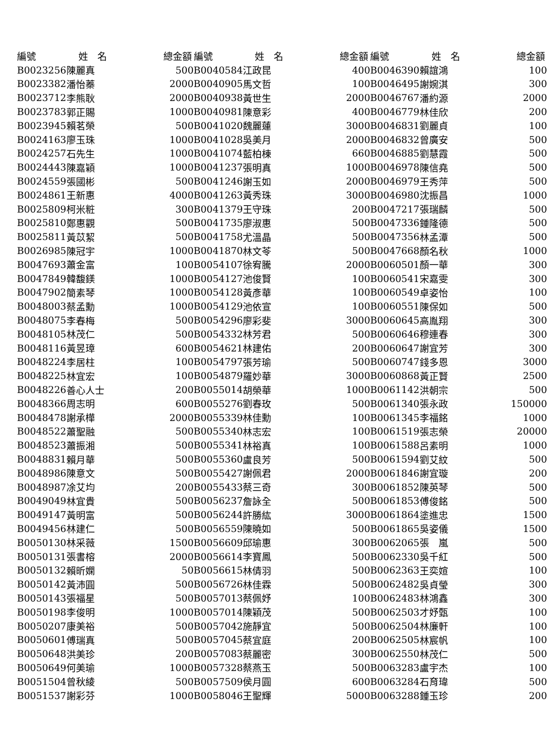| 編號 | 姓 名 | 總金額 | 編號 | 姓 名 | 總金額 | 編號 | 姓 名 | 總金額 |
| --- | --- | --- | --- | --- | --- | --- | --- | --- |
| B0023256 | 陳麗真 | 500 | B0040584 | 江政昆 | 400 | B0046390 | 賴誼鴻 | 100 |
| B0023382 | 潘怡蓁 | 2000 | B0040905 | 馬文哲 | 100 | B0046495 | 謝婉淇 | 300 |
| B0023712 | 李熊耿 | 2000 | B0040938 | 黃世生 | 2000 | B0046767 | 潘約源 | 2000 |
| B0023783 | 郭正賜 | 1000 | B0040981 | 陳意彩 | 400 | B0046779 | 林佳欣 | 200 |
| B0023945 | 賴茗榮 | 500 | B0041020 | 魏麗蓮 | 3000 | B0046831 | 劉麗貞 | 100 |
| B0024163 | 廖玉珠 | 1000 | B0041028 | 吳美月 | 2000 | B0046832 | 曾廣安 | 500 |
| B0024257 | 石先生 | 1000 | B0041074 | 藍柏棟 | 660 | B0046885 | 劉慧霞 | 500 |
| B0024443 | 陳嘉穎 | 1000 | B0041237 | 張明真 | 1000 | B0046978 | 陳信堯 | 500 |
| B0024559 | 張國彬 | 500 | B0041246 | 謝玉如 | 2000 | B0046979 | 王秀萍 | 500 |
| B0024861 | 王新惠 | 4000 | B0041263 | 黃秀珠 | 3000 | B0046980 | 沈振昌 | 1000 |
| B0025809 | 柯米粧 | 300 | B0041379 | 王守珠 | 200 | B0047217 | 張瑞麟 | 500 |
| B0025810 | 鄭惠觀 | 500 | B0041735 | 廖淑惠 | 500 | B0047336 | 鍾隆德 | 500 |
| B0025811 | 黃苡絜 | 500 | B0041758 | 尤溫晶 | 500 | B0047356 | 林孟潭 | 500 |
| B0026985 | 陳冠宇 | 1000 | B0041870 | 林文苓 | 500 | B0047668 | 顏名秋 | 1000 |
| B0047693 | 蕭金富 | 100 | B0054107 | 徐宥騰 | 2000 | B0060501 | 顏一華 | 300 |
| B0047849 | 韓馥鎂 | 1000 | B0054127 | 池俊賢 | 100 | B0060541 | 宋嘉雯 | 300 |
| B0047902 | 簡素琴 | 1000 | B0054128 | 黃彥華 | 100 | B0060549 | 卓姿怡 | 100 |
| B0048003 | 蔡孟勳 | 1000 | B0054129 | 池依宣 | 100 | B0060551 | 陳保如 | 500 |
| B0048075 | 李春梅 | 500 | B0054296 | 廖彩斐 | 3000 | B0060645 | 高胤翔 | 300 |
| B0048105 | 林茂仁 | 500 | B0054332 | 林芳君 | 500 | B0060646 | 穆連春 | 300 |
| B0048116 | 黃昱璋 | 600 | B0054621 | 林建佑 | 200 | B0060647 | 謝宜芳 | 300 |
| B0048224 | 李居柱 | 100 | B0054797 | 張芳瑜 | 500 | B0060747 | 錢多恩 | 3000 |
| B0048225 | 林宜宏 | 100 | B0054879 | 羅妙華 | 3000 | B0060868 | 黃正賢 | 2500 |
| B0048226 | 善心人士 | 200 | B0055014 | 胡榮華 | 1000 | B0061142 | 洪朝宗 | 500 |
| B0048366 | 周志明 | 600 | B0055276 | 劉春玫 | 500 | B0061340 | 張永政 | 150000 |
| B0048478 | 謝承樺 | 2000 | B0055339 | 林佳勳 | 100 | B0061345 | 李福銘 | 1000 |
| B0048522 | 蕭聖融 | 500 | B0055340 | 林志宏 | 100 | B0061519 | 張志榮 | 20000 |
| B0048523 | 蕭振湘 | 500 | B0055341 | 林裕真 | 100 | B0061588 | 呂素明 | 1000 |
| B0048831 | 賴月華 | 500 | B0055360 | 盧良芳 | 500 | B0061594 | 劉艾紋 | 500 |
| B0048986 | 陳意文 | 500 | B0055427 | 謝佩君 | 2000 | B0061846 | 謝宜璇 | 200 |
| B0048987 | 凃艾均 | 200 | B0055433 | 蔡三奇 | 300 | B0061852 | 陳英琴 | 500 |
| B0049049 | 林宜貴 | 500 | B0056237 | 詹詠全 | 500 | B0061853 | 傅俊銘 | 500 |
| B0049147 | 黃明富 | 500 | B0056244 | 許勝紘 | 3000 | B0061864 | 塗進忠 | 1500 |
| B0049456 | 林建仁 | 500 | B0056559 | 陳曉如 | 500 | B0061865 | 吳姿儀 | 1500 |
| B0050130 | 林采薇 | 1500 | B0056609 | 邱瑜惠 | 300 | B0062065 | 張 嵐 | 500 |
| B0050131 | 張書榕 | 2000 | B0056614 | 李寶鳳 | 500 | B0062330 | 吳千紅 | 500 |
| B0050132 | 賴昕嫻 | 50 | B0056615 | 林倩羽 | 500 | B0062363 | 王奕媗 | 100 |
| B0050142 | 黃沛圓 | 500 | B0056726 | 林佳霖 | 500 | B0062482 | 吳貞瑩 | 300 |
| B0050143 | 張福星 | 500 | B0057013 | 蔡佩妤 | 100 | B0062483 | 林鴻鑫 | 300 |
| B0050198 | 李俊明 | 1000 | B0057014 | 陳穎茂 | 500 | B0062503 | 才妤甄 | 100 |
| B0050207 | 康美裕 | 500 | B0057042 | 施靜宜 | 500 | B0062504 | 林廉軒 | 100 |
| B0050601 | 傅瑞真 | 500 | B0057045 | 蔡宜庭 | 200 | B0062505 | 林宸帆 | 100 |
| B0050648 | 洪美珍 | 200 | B0057083 | 蔡麗密 | 300 | B0062550 | 林茂仁 | 500 |
| B0050649 | 何美瑜 | 1000 | B0057328 | 蔡燕玉 | 500 | B0063283 | 盧宇杰 | 100 |
| B0051504 | 曾秋綾 | 500 | B0057509 | 侯月圓 | 600 | B0063284 | 石育瑋 | 500 |
| B0051537 | 謝彩芬 | 1000 | B0058046 | 王聖輝 | 5000 | B0063288 | 鍾玉珍 | 200 |